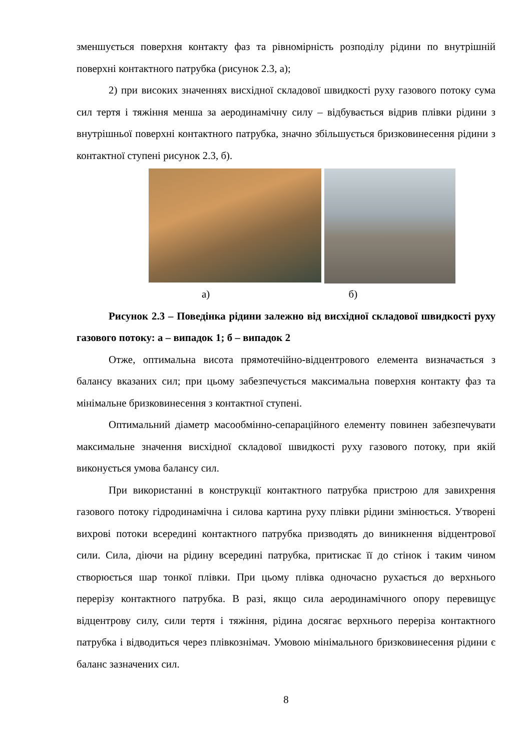зменшується поверхня контакту фаз та рівномірність розподілу рідини по внутрішній поверхні контактного патрубка (рисунок 2.3, а);
2) при високих значеннях висхідної складової швидкості руху газового потоку сума сил тертя і тяжіння менша за аеродинамічну силу – відбувається відрив плівки рідини з внутрішньої поверхні контактного патрубка, значно збільшується бризковинесення рідини з контактної ступені рисунок 2.3, б).
а) б)
Рисунок 2.3 – Поведінка рідини залежно від висхідної складової швидкості руху газового потоку: а – випадок 1; б – випадок 2
Отже, оптимальна висота прямотечійно-відцентрового елемента визначається з балансу вказаних сил; при цьому забезпечується максимальна поверхня контакту фаз та мінімальне бризковинесення з контактної ступені.
Оптимальний діаметр масообмінно-сепараційного елементу повинен забезпечувати максимальне значення висхідної складової швидкості руху газового потоку, при якій виконується умова балансу сил.
При використанні в конструкції контактного патрубка пристрою для завихрення газового потоку гідродинамічна і силова картина руху плівки рідини змінюється. Утворені вихрові потоки всередині контактного патрубка призводять до виникнення відцентрової сили. Сила, діючи на рідину всередині патрубка, притискає її до стінок і таким чином створюється шар тонкої плівки. При цьому плівка одночасно рухається до верхнього перерізу контактного патрубка. В разі, якщо сила аеродинамічного опору перевищує відцентрову силу, сили тертя і тяжіння, рідина досягає верхнього переріза контактного патрубка і відводиться через плівкознімач. Умовою мінімального бризковинесення рідини є баланс зазначених сил.
8